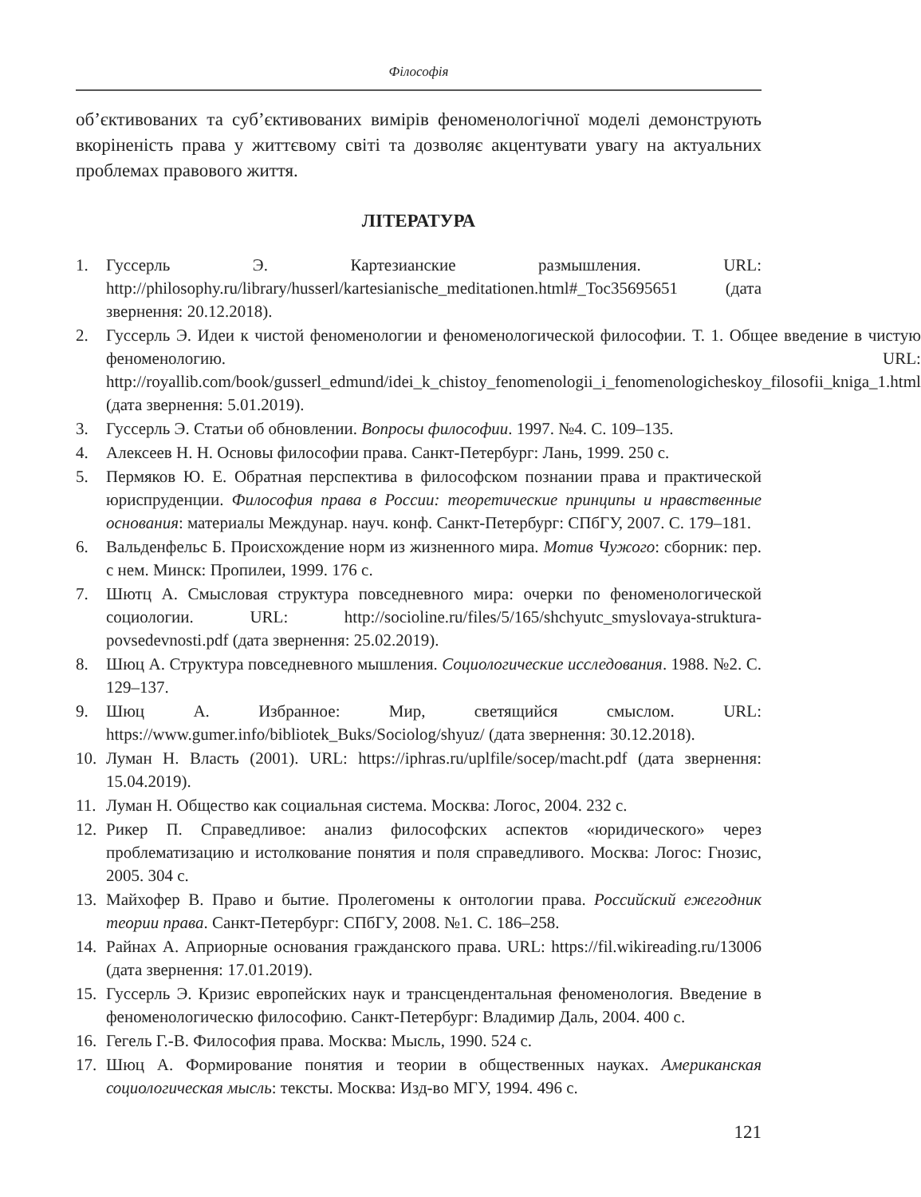Філософія
об’єктивованих та суб’єктивованих вимірів феноменологічної моделі демонструють вкоріненість права у життєвому світі та дозволяє акцентувати увагу на актуальних проблемах правового життя.
ЛІТЕРАТУРА
1. Гуссерль Э. Картезианские размышления. URL: http://philosophy.ru/library/husserl/kartesianische_meditationen.html#_Toc35695651 (дата звернення: 20.12.2018).
2. Гуссерль Э. Идеи к чистой феноменологии и феноменологической философии. Т. 1. Общее введение в чистую феноменологию. URL: http://royallib.com/book/gusserl_edmund/idei_k_chistoy_fenomenologii_i_fenomenologicheskoy_filosofii_kniga_1.html (дата звернення: 5.01.2019).
3. Гуссерль Э. Статьи об обновлении. Вопросы философии. 1997. №4. С. 109–135.
4. Алексеев Н. Н. Основы философии права. Санкт-Петербург: Лань, 1999. 250 с.
5. Пермяков Ю. Е. Обратная перспектива в философском познании права и практической юриспруденции. Философия права в России: теоретические принципы и нравственные основания: материалы Междунар. науч. конф. Санкт-Петербург: СПбГУ, 2007. С. 179–181.
6. Вальденфельс Б. Происхождение норм из жизненного мира. Мотив Чужого: сборник: пер. с нем. Минск: Пропилеи, 1999. 176 с.
7. Шютц А. Смысловая структура повседневного мира: очерки по феноменологической социологии. URL: http://socioline.ru/files/5/165/shchyutc_smyslovaya-struktura-povsedevnosti.pdf (дата звернення: 25.02.2019).
8. Шюц А. Структура повседневного мышления. Социологические исследования. 1988. №2. С. 129–137.
9. Шюц А. Избранное: Мир, светящийся смыслом. URL: https://www.gumer.info/bibliotek_Buks/Sociolog/shyuz/ (дата звернення: 30.12.2018).
10. Луман Н. Власть (2001). URL: https://iphras.ru/uplfile/socep/macht.pdf (дата звернення: 15.04.2019).
11. Луман Н. Общество как социальная система. Москва: Логос, 2004. 232 с.
12. Рикер П. Справедливое: анализ философских аспектов «юридического» через проблематизацию и истолкование понятия и поля справедливого. Москва: Логос: Гнозис, 2005. 304 с.
13. Майхофер В. Право и бытие. Пролегомены к онтологии права. Российский ежегодник теории права. Санкт-Петербург: СПбГУ, 2008. №1. С. 186–258.
14. Райнах А. Априорные основания гражданского права. URL: https://fil.wikireading.ru/13006 (дата звернення: 17.01.2019).
15. Гуссерль Э. Кризис европейских наук и трансцендентальная феноменология. Введение в феноменологическю философию. Санкт-Петербург: Владимир Даль, 2004. 400 с.
16. Гегель Г.-В. Философия права. Москва: Мысль, 1990. 524 с.
17. Шюц А. Формирование понятия и теории в общественных науках. Американская социологическая мысль: тексты. Москва: Изд-во МГУ, 1994. 496 с.
121